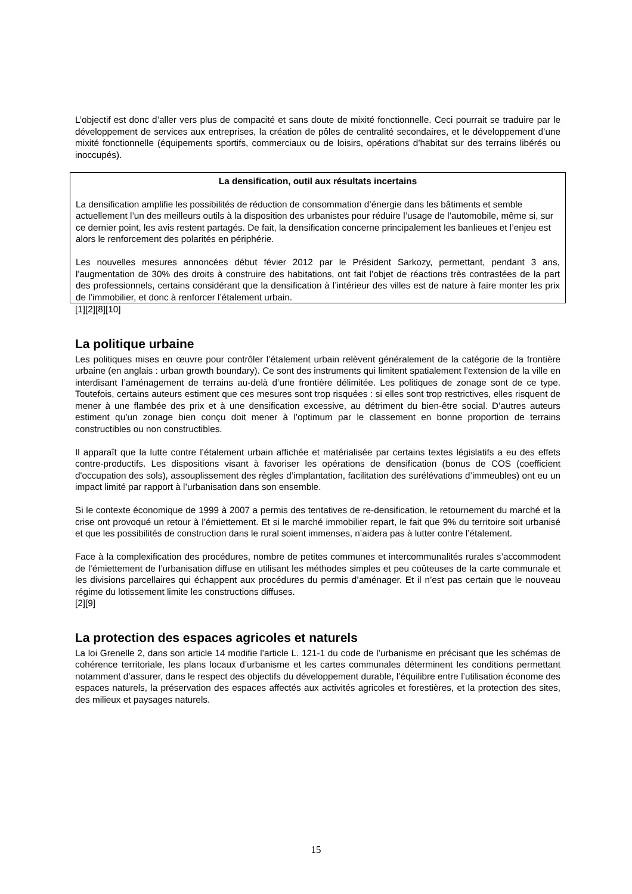L’objectif est donc d’aller vers plus de compacité et sans doute de mixité fonctionnelle. Ceci pourrait se traduire par le développement de services aux entreprises, la création de pôles de centralité secondaires, et le développement d’une mixité fonctionnelle (équipements sportifs, commerciaux ou de loisirs, opérations d’habitat sur des terrains libérés ou inoccupés).
La densification, outil aux résultats incertains
La densification amplifie les possibilités de réduction de consommation d’énergie dans les bâtiments et semble actuellement l’un des meilleurs outils à la disposition des urbanistes pour réduire l’usage de l’automobile, même si, sur ce dernier point, les avis restent partagés. De fait, la densification concerne principalement les banlieues et l’enjeu est alors le renforcement des polarités en périphérie.
Les nouvelles mesures annoncées début févier 2012 par le Président Sarkozy, permettant, pendant 3 ans, l'augmentation de 30% des droits à construire des habitations, ont fait l’objet de réactions très contrastées de la part des professionnels, certains considérant que la densification à l’intérieur des villes est de nature à faire monter les prix de l’immobilier, et donc à renforcer l’étalement urbain.
[1][2][8][10]
La politique urbaine
Les politiques mises en œuvre pour contrôler l’étalement urbain relèvent généralement de la catégorie de la frontière urbaine (en anglais : urban growth boundary). Ce sont des instruments qui limitent spatialement l’extension de la ville en interdisant l’aménagement de terrains au-delà d’une frontière délimitée. Les politiques de zonage sont de ce type. Toutefois, certains auteurs estiment que ces mesures sont trop risquées : si elles sont trop restrictives, elles risquent de mener à une flambée des prix et à une densification excessive, au détriment du bien-être social. D’autres auteurs estiment qu’un zonage bien conçu doit mener à l’optimum par le classement en bonne proportion de terrains constructibles ou non constructibles.
Il apparaît que la lutte contre l’étalement urbain affichée et matérialisée par certains textes législatifs a eu des effets contre-productifs. Les dispositions visant à favoriser les opérations de densification (bonus de COS (coefficient d'occupation des sols), assouplissement des règles d’implantation, facilitation des surélévations d’immeubles) ont eu un impact limité par rapport à l’urbanisation dans son ensemble.
Si le contexte économique de 1999 à 2007 a permis des tentatives de re-densification, le retournement du marché et la crise ont provoqué un retour à l’émiettement. Et si le marché immobilier repart, le fait que 9% du territoire soit urbanisé et que les possibilités de construction dans le rural soient immenses, n’aidera pas à lutter contre l’étalement.
Face à la complexification des procédures, nombre de petites communes et intercommunalités rurales s’accommodent de l’émiettement de l’urbanisation diffuse en utilisant les méthodes simples et peu coûteuses de la carte communale et les divisions parcellaires qui échappent aux procédures du permis d’aménager. Et il n’est pas certain que le nouveau régime du lotissement limite les constructions diffuses.
[2][9]
La protection des espaces agricoles et naturels
La loi Grenelle 2, dans son article 14 modifie l’article L. 121-1 du code de l’urbanisme en précisant que les schémas de cohérence territoriale, les plans locaux d’urbanisme et les cartes communales déterminent les conditions permettant notamment d’assurer, dans le respect des objectifs du développement durable, l’équilibre entre l’utilisation économe des espaces naturels, la préservation des espaces affectés aux activités agricoles et forestières, et la protection des sites, des milieux et paysages naturels.
15